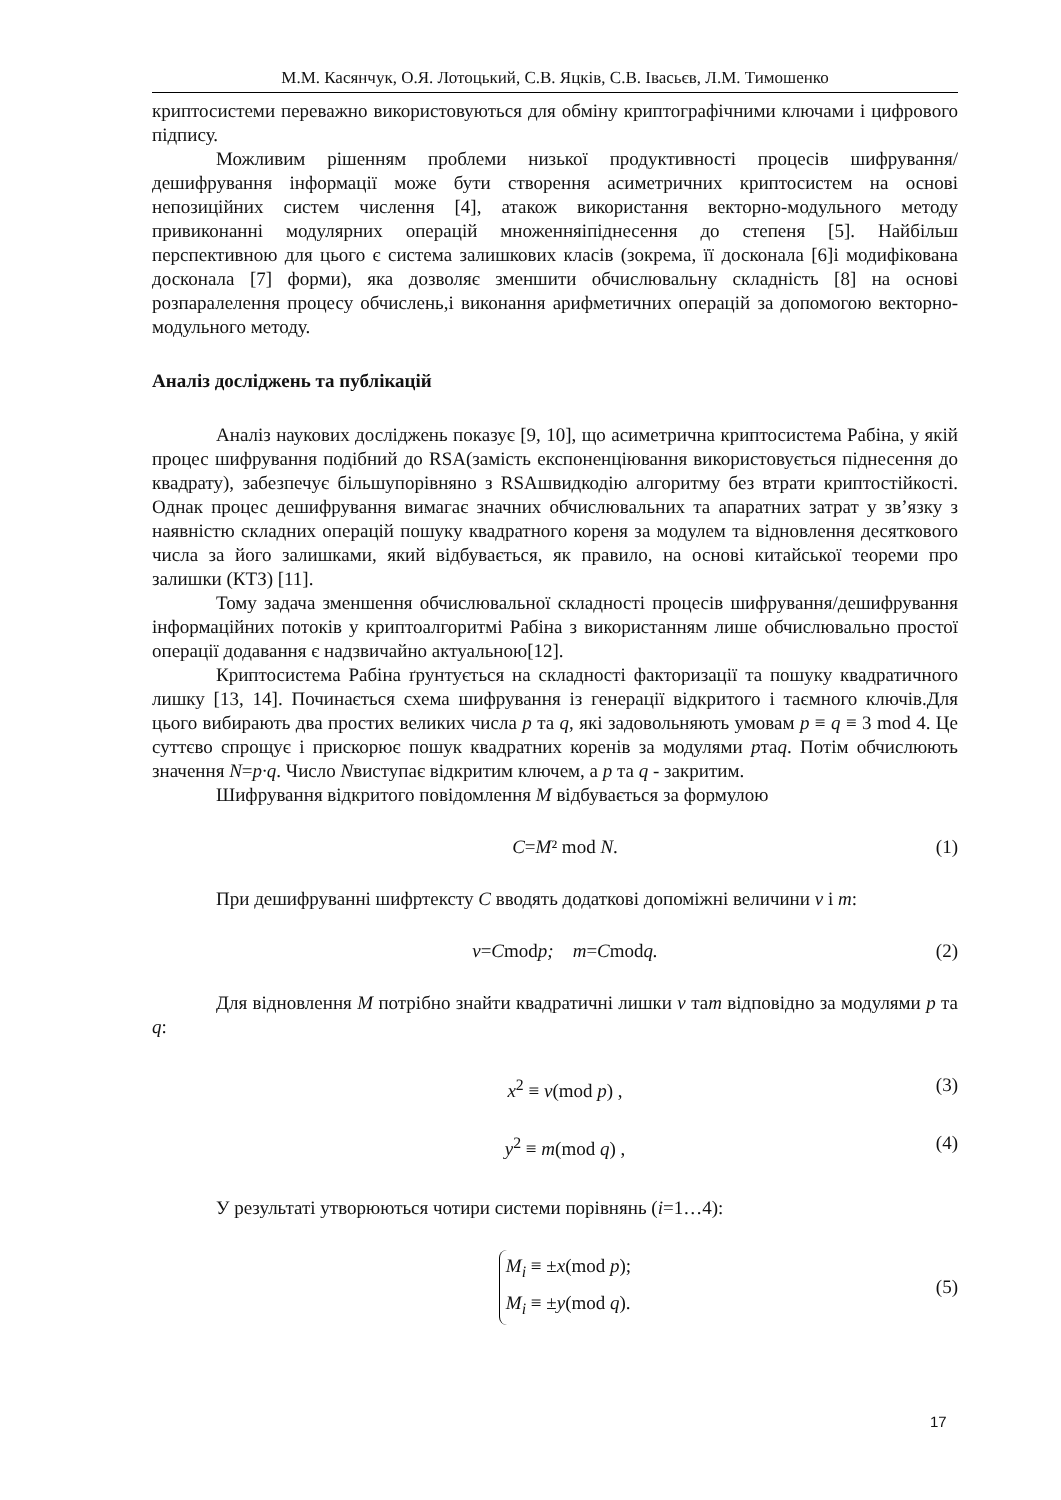М.М. Касянчук, О.Я. Лотоцький, С.В. Яцків, С.В. Івасьєв, Л.М. Тимошенко
криптосистеми переважно використовуються для обміну криптографічними ключами і цифрового підпису.
Можливим рішенням проблеми низької продуктивності процесів шифрування/дешифрування інформації може бути створення асиметричних криптосистем на основі непозиційних систем числення [4], атакож використання векторно-модульного методу привиконанні модулярних операцій множенняіпіднесення до степеня [5]. Найбільш перспективною для цього є система залишкових класів (зокрема, її досконала [6]і модифікована досконала [7] форми), яка дозволяє зменшити обчислювальну складність [8] на основі розпаралелення процесу обчислень,і виконання арифметичних операцій за допомогою векторно-модульного методу.
Аналіз досліджень та публікацій
Аналіз наукових досліджень показує [9, 10], що асиметрична криптосистема Рабіна, у якій процес шифрування подібний до RSA(замість експоненціювання використовується піднесення до квадрату), забезпечує більшупорівняно з RSAшвидкодію алгоритму без втрати криптостійкості. Однак процес дешифрування вимагає значних обчислювальних та апаратних затрат у зв’язку з наявністю складних операцій пошуку квадратного кореня за модулем та відновлення десяткового числа за його залишками, який відбувається, як правило, на основі китайської теореми про залишки (КТЗ) [11].
Тому задача зменшення обчислювальної складності процесів шифрування/дешифрування інформаційних потоків у криптоалгоритмі Рабіна з використанням лише обчислювально простої операції додавання є надзвичайно актуальною[12].
Криптосистема Рабіна ґрунтується на складності факторизації та пошуку квадратичного лишку [13, 14]. Починається схема шифрування із генерації відкритого і таємного ключів.Для цього вибирають два простих великих числа p та q, які задовольняють умовам p ≡ q ≡ 3 mod 4. Це суттєво спрощує і прискорює пошук квадратних коренів за модулями pтаq. Потім обчислюють значення N=p·q. Число Nвиступає відкритим ключем, а p та q - закритим.
Шифрування відкритого повідомлення M відбувається за формулою
C=M² mod N. (1)
При дешифруванні шифртексту C вводять додаткові допоміжні величини v і m:
v=Cmodp; m=Cmodq. (2)
Для відновлення M потрібно знайти квадратичні лишки v таm відповідно за модулями p та q:
x<sup>2</sup> ≡ v(mod p) , (3)
y<sup>2</sup> ≡ m(mod q) , (4)
У результаті утворюються чотири системи порівнянь (i=1…4):
M<sub>i</sub> ≡ ±x(mod p);
M<sub>i</sub> ≡ ±y(mod q).
(5)
17